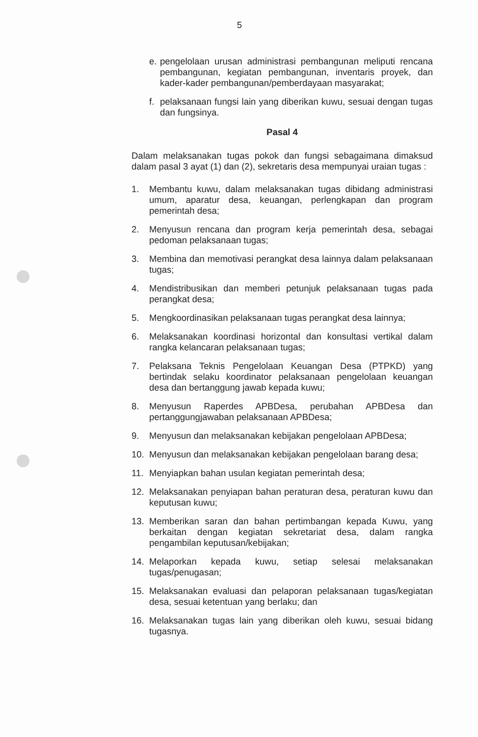5
e. pengelolaan urusan administrasi pembangunan meliputi rencana pembangunan, kegiatan pembangunan, inventaris proyek, dan kader-kader pembangunan/pemberdayaan masyarakat;
f. pelaksanaan fungsi lain yang diberikan kuwu, sesuai dengan tugas dan fungsinya.
Pasal 4
Dalam melaksanakan tugas pokok dan fungsi sebagaimana dimaksud dalam pasal 3 ayat (1) dan (2), sekretaris desa mempunyai uraian tugas :
1. Membantu kuwu, dalam melaksanakan tugas dibidang administrasi umum, aparatur desa, keuangan, perlengkapan dan program pemerintah desa;
2. Menyusun rencana dan program kerja pemerintah desa, sebagai pedoman pelaksanaan tugas;
3. Membina dan memotivasi perangkat desa lainnya dalam pelaksanaan tugas;
4. Mendistribusikan dan memberi petunjuk pelaksanaan tugas pada perangkat desa;
5. Mengkoordinasikan pelaksanaan tugas perangkat desa lainnya;
6. Melaksanakan koordinasi horizontal dan konsultasi vertikal dalam rangka kelancaran pelaksanaan tugas;
7. Pelaksana Teknis Pengelolaan Keuangan Desa (PTPKD) yang bertindak selaku koordinator pelaksanaan pengelolaan keuangan desa dan bertanggung jawab kepada kuwu;
8. Menyusun Raperdes APBDesa, perubahan APBDesa dan pertanggungjawaban pelaksanaan APBDesa;
9. Menyusun dan melaksanakan kebijakan pengelolaan APBDesa;
10. Menyusun dan melaksanakan kebijakan pengelolaan barang desa;
11. Menyiapkan bahan usulan kegiatan pemerintah desa;
12. Melaksanakan penyiapan bahan peraturan desa, peraturan kuwu dan keputusan kuwu;
13. Memberikan saran dan bahan pertimbangan kepada Kuwu, yang berkaitan dengan kegiatan sekretariat desa, dalam rangka pengambilan keputusan/kebijakan;
14. Melaporkan kepada kuwu, setiap selesai melaksanakan tugas/penugasan;
15. Melaksanakan evaluasi dan pelaporan pelaksanaan tugas/kegiatan desa, sesuai ketentuan yang berlaku; dan
16. Melaksanakan tugas lain yang diberikan oleh kuwu, sesuai bidang tugasnya.